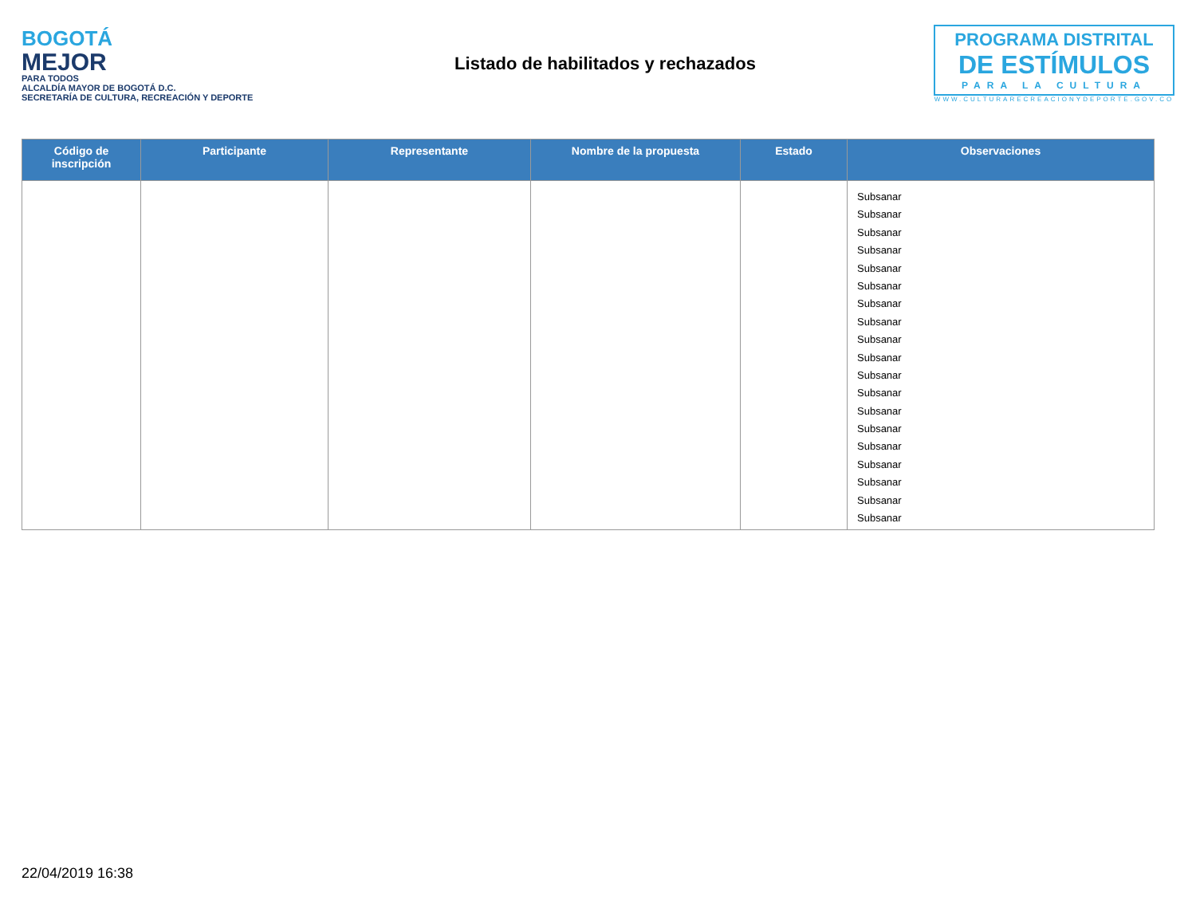BOGOTÁ
MEJOR
PARA TODOS
ALCALDÍA MAYOR DE BOGOTÁ D.C.
SECRETARÍA DE CULTURA, RECREACIÓN Y DEPORTE
Listado de habilitados y rechazados
PROGRAMA DISTRITAL
DE ESTÍMULOS
PARA LA CULTURA
WWW.CULTURARECREACIONYDEPORTE.GOV.CO
| Código de inscripción | Participante | Representante | Nombre de la propuesta | Estado | Observaciones |
| --- | --- | --- | --- | --- | --- |
| | | | | | Subsanar Subsanar Subsanar Subsanar Subsanar Subsanar Subsanar Subsanar Subsanar Subsanar Subsanar Subsanar Subsanar Subsanar Subsanar Subsanar Subsanar Subsanar Subsanar |
22/04/2019 16:38